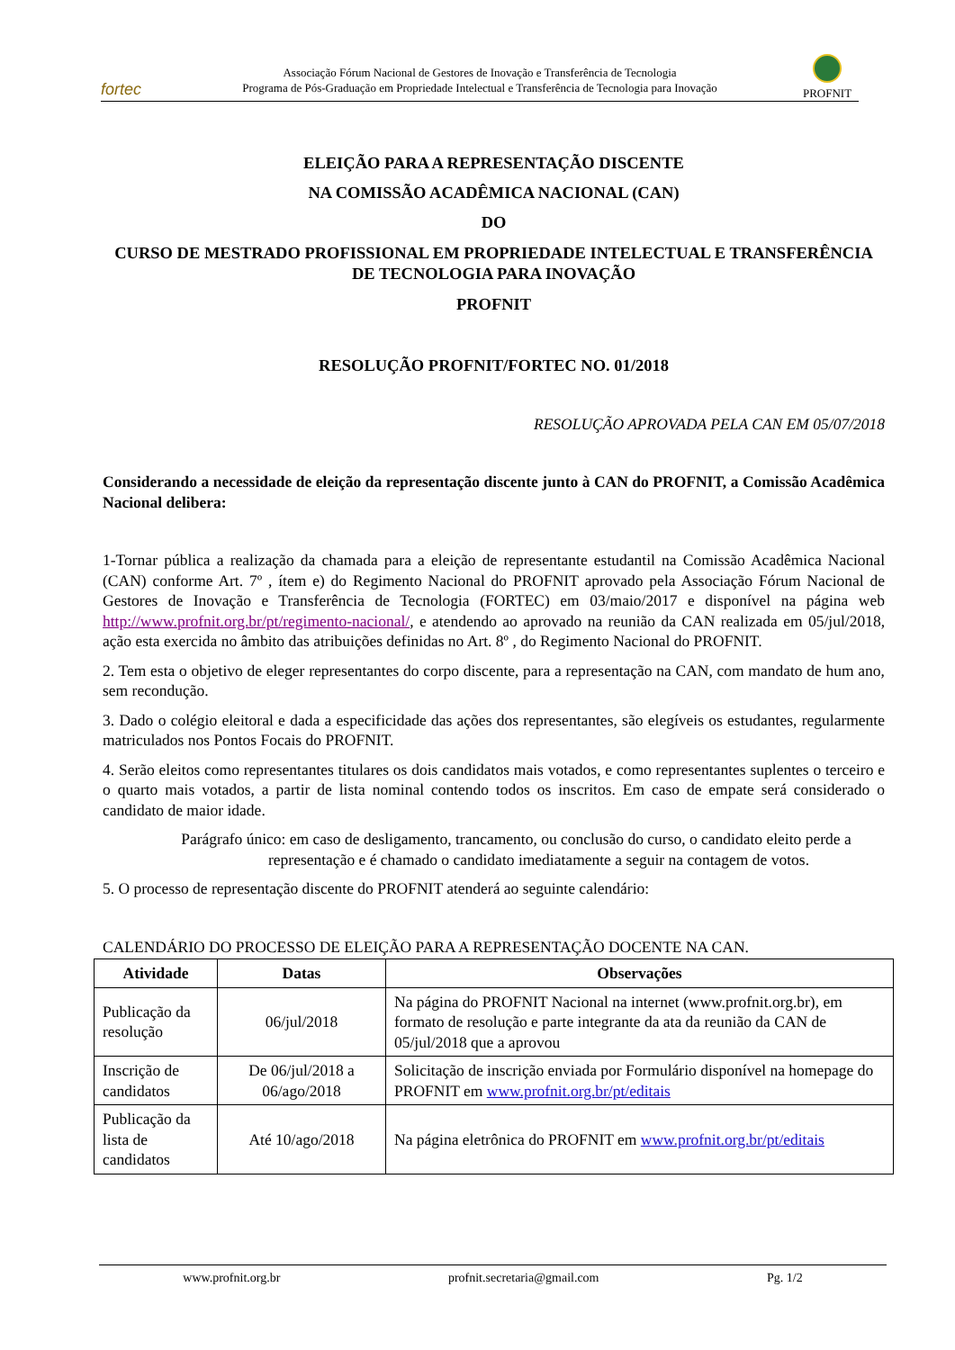fortec
Associação Fórum Nacional de Gestores de Inovação e Transferência de Tecnologia
Programa de Pós-Graduação em Propriedade Intelectual e Transferência de Tecnologia para Inovação
PROFNIT
ELEIÇÃO PARA A REPRESENTAÇÃO DISCENTE
NA COMISSÃO ACADÊMICA NACIONAL (CAN)
DO
CURSO DE MESTRADO PROFISSIONAL EM PROPRIEDADE INTELECTUAL E TRANSFERÊNCIA DE TECNOLOGIA PARA INOVAÇÃO
PROFNIT
RESOLUÇÃO PROFNIT/FORTEC NO. 01/2018
RESOLUÇÃO APROVADA PELA CAN EM 05/07/2018
Considerando a necessidade de eleição da representação discente junto à CAN do PROFNIT, a Comissão Acadêmica Nacional delibera:
1-Tornar pública a realização da chamada para a eleição de representante estudantil na Comissão Acadêmica Nacional (CAN) conforme Art. 7º , ítem e) do Regimento Nacional do PROFNIT aprovado pela Associação Fórum Nacional de Gestores de Inovação e Transferência de Tecnologia (FORTEC) em 03/maio/2017 e disponível na página web http://www.profnit.org.br/pt/regimento-nacional/, e atendendo ao aprovado na reunião da CAN realizada em 05/jul/2018, ação esta exercida no âmbito das atribuições definidas no Art. 8º , do Regimento Nacional do PROFNIT.
2. Tem esta o objetivo de eleger representantes do corpo discente, para a representação na CAN, com mandato de hum ano, sem recondução.
3. Dado o colégio eleitoral e dada a especificidade das ações dos representantes, são elegíveis os estudantes, regularmente matriculados nos Pontos Focais do PROFNIT.
4. Serão eleitos como representantes titulares os dois candidatos mais votados, e como representantes suplentes o terceiro e o quarto mais votados, a partir de lista nominal contendo todos os inscritos. Em caso de empate será considerado o candidato de maior idade.
Parágrafo único: em caso de desligamento, trancamento, ou conclusão do curso, o candidato eleito perde a representação e é chamado o candidato imediatamente a seguir na contagem de votos.
5. O processo de representação discente do PROFNIT atenderá ao seguinte calendário:
CALENDÁRIO DO PROCESSO DE ELEIÇÃO PARA A REPRESENTAÇÃO DOCENTE NA CAN.
| Atividade | Datas | Observações |
| --- | --- | --- |
| Publicação da resolução | 06/jul/2018 | Na página do PROFNIT Nacional na internet (www.profnit.org.br), em formato de resolução e parte integrante da ata da reunião da CAN de 05/jul/2018 que a aprovou |
| Inscrição de candidatos | De 06/jul/2018 a 06/ago/2018 | Solicitação de inscrição enviada por Formulário disponível na homepage do PROFNIT em www.profnit.org.br/pt/editais |
| Publicação da lista de candidatos | Até 10/ago/2018 | Na página eletrônica do PROFNIT em www.profnit.org.br/pt/editais |
www.profnit.org.br profnit.secretaria@gmail.com Pg. 1/2